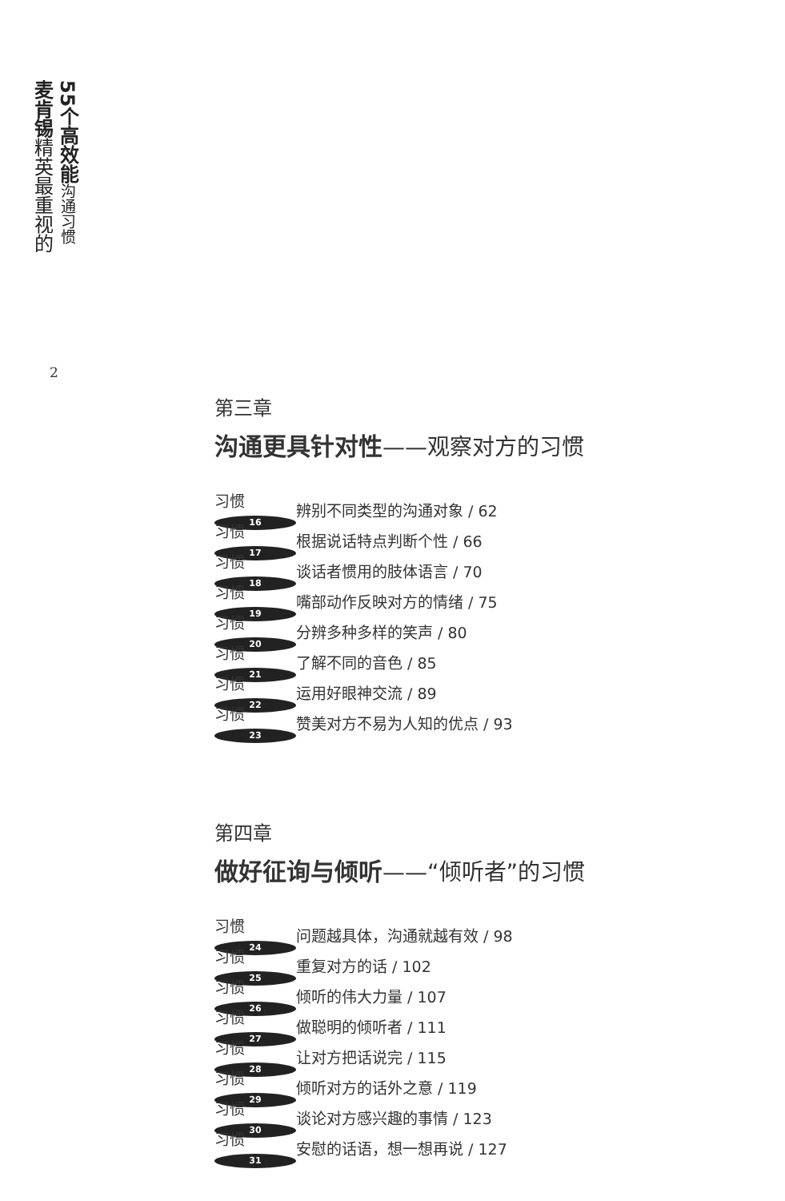麦肯锡精英最重视的
55个高效能沟通习惯
2
第三章
沟通更具针对性——观察对方的习惯
习惯 16 辨别不同类型的沟通对象 / 62
习惯 17 根据说话特点判断个性 / 66
习惯 18 谈话者惯用的肢体语言 / 70
习惯 19 嘴部动作反映对方的情绪 / 75
习惯 20 分辨多种多样的笑声 / 80
习惯 21 了解不同的音色 / 85
习惯 22 运用好眼神交流 / 89
习惯 23 赞美对方不易为人知的优点 / 93
第四章
做好征询与倾听——“倾听者”的习惯
习惯 24 问题越具体，沟通就越有效 / 98
习惯 25 重复对方的话 / 102
习惯 26 倾听的伟大力量 / 107
习惯 27 做聪明的倾听者 / 111
习惯 28 让对方把话说完 / 115
习惯 29 倾听对方的话外之意 / 119
习惯 30 谈论对方感兴趣的事情 / 123
习惯 31 安慰的话语，想一想再说 / 127